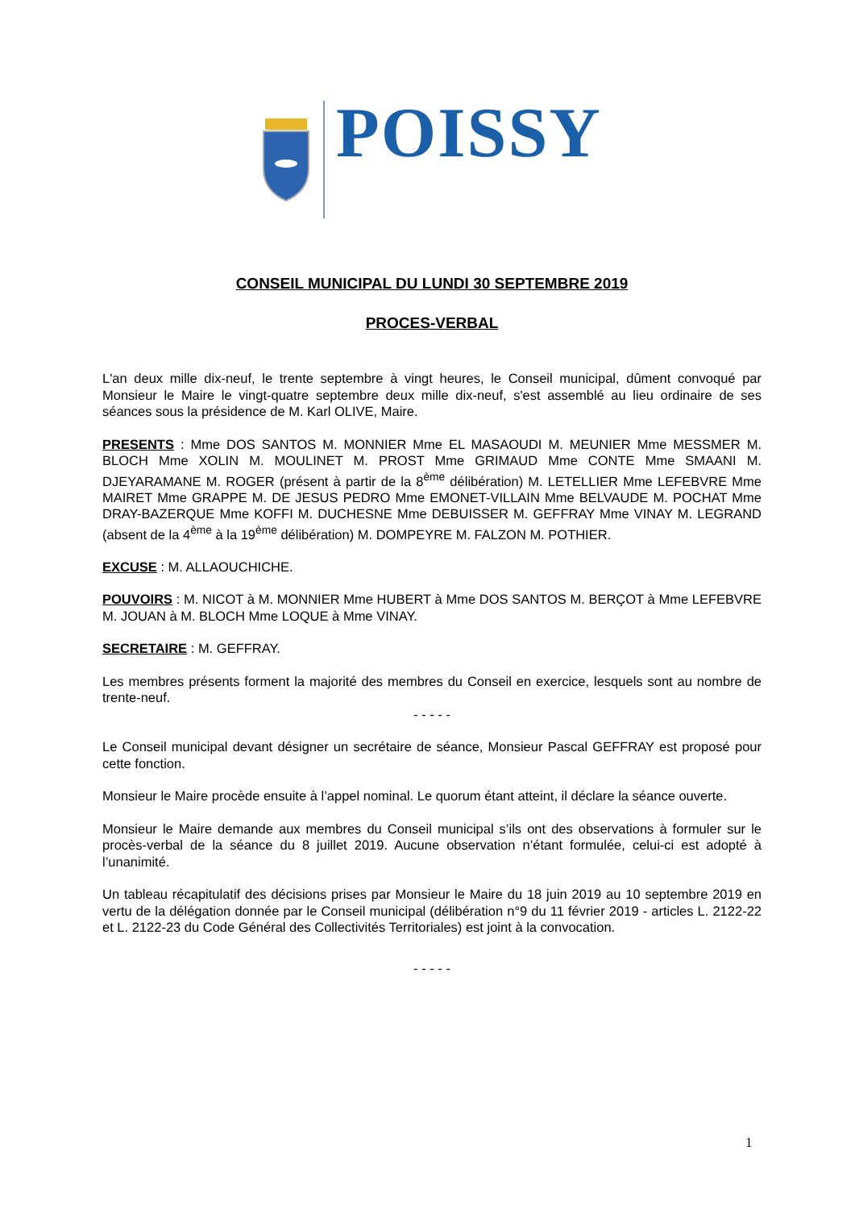POISSY
CONSEIL MUNICIPAL DU LUNDI 30 SEPTEMBRE 2019
PROCES-VERBAL
L'an deux mille dix-neuf, le trente septembre à vingt heures, le Conseil municipal, dûment convoqué par Monsieur le Maire le vingt-quatre septembre deux mille dix-neuf, s'est assemblé au lieu ordinaire de ses séances sous la présidence de M. Karl OLIVE, Maire.
PRESENTS : Mme DOS SANTOS M. MONNIER Mme EL MASAOUDI M. MEUNIER Mme MESSMER M. BLOCH Mme XOLIN M. MOULINET M. PROST Mme GRIMAUD Mme CONTE Mme SMAANI M. DJEYARAMANE M. ROGER (présent à partir de la 8<sup>ème</sup> délibération) M. LETELLIER Mme LEFEBVRE Mme MAIRET Mme GRAPPE M. DE JESUS PEDRO Mme EMONET-VILLAIN Mme BELVAUDE M. POCHAT Mme DRAY-BAZERQUE Mme KOFFI M. DUCHESNE Mme DEBUISSER M. GEFFRAY Mme VINAY M. LEGRAND (absent de la 4<sup>ème</sup> à la 19<sup>ème</sup> délibération) M. DOMPEYRE M. FALZON M. POTHIER.
EXCUSE : M. ALLAOUCHICHE.
POUVOIRS : M. NICOT à M. MONNIER Mme HUBERT à Mme DOS SANTOS M. BERÇOT à Mme LEFEBVRE M. JOUAN à M. BLOCH Mme LOQUE à Mme VINAY.
SECRETAIRE : M. GEFFRAY.
Les membres présents forment la majorité des membres du Conseil en exercice, lesquels sont au nombre de trente-neuf.
- - - - -
Le Conseil municipal devant désigner un secrétaire de séance, Monsieur Pascal GEFFRAY est proposé pour cette fonction.
Monsieur le Maire procède ensuite à l’appel nominal. Le quorum étant atteint, il déclare la séance ouverte.
Monsieur le Maire demande aux membres du Conseil municipal s’ils ont des observations à formuler sur le procès-verbal de la séance du 8 juillet 2019. Aucune observation n’étant formulée, celui-ci est adopté à l’unanimité.
Un tableau récapitulatif des décisions prises par Monsieur le Maire du 18 juin 2019 au 10 septembre 2019 en vertu de la délégation donnée par le Conseil municipal (délibération n°9 du 11 février 2019 - articles L. 2122-22 et L. 2122-23 du Code Général des Collectivités Territoriales) est joint à la convocation.
- - - - -
1